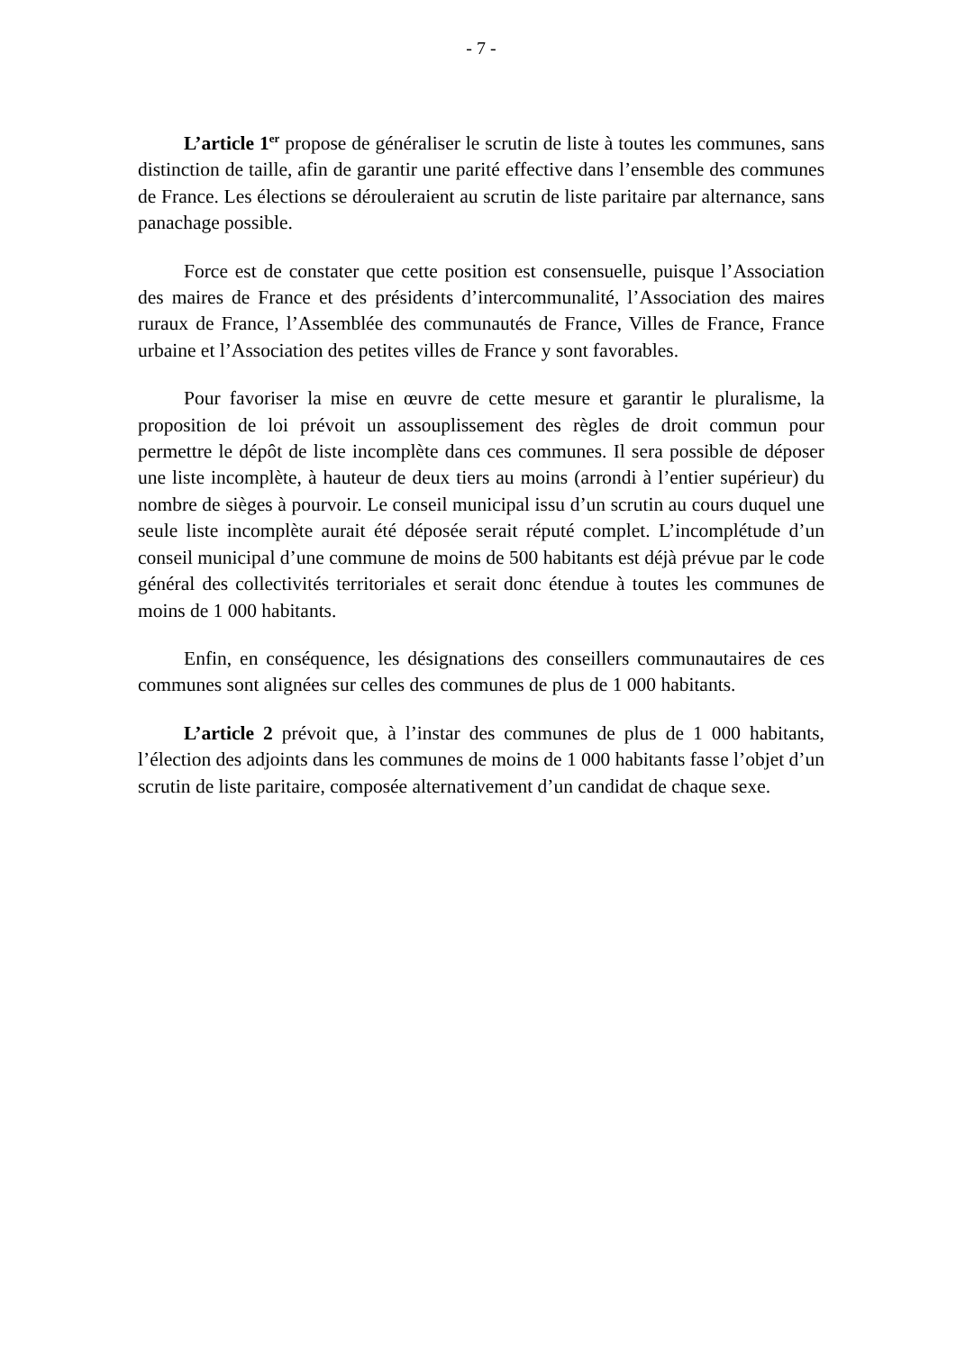- 7 -
L’article 1<sup>er</sup> propose de généraliser le scrutin de liste à toutes les communes, sans distinction de taille, afin de garantir une parité effective dans l’ensemble des communes de France. Les élections se dérouleraient au scrutin de liste paritaire par alternance, sans panachage possible.
Force est de constater que cette position est consensuelle, puisque l’Association des maires de France et des présidents d’intercommunalité, l’Association des maires ruraux de France, l’Assemblée des communautés de France, Villes de France, France urbaine et l’Association des petites villes de France y sont favorables.
Pour favoriser la mise en œuvre de cette mesure et garantir le pluralisme, la proposition de loi prévoit un assouplissement des règles de droit commun pour permettre le dépôt de liste incomplète dans ces communes. Il sera possible de déposer une liste incomplète, à hauteur de deux tiers au moins (arrondi à l’entier supérieur) du nombre de sièges à pourvoir. Le conseil municipal issu d’un scrutin au cours duquel une seule liste incomplète aurait été déposée serait réputé complet. L’incomplétude d’un conseil municipal d’une commune de moins de 500 habitants est déjà prévue par le code général des collectivités territoriales et serait donc étendue à toutes les communes de moins de 1 000 habitants.
Enfin, en conséquence, les désignations des conseillers communautaires de ces communes sont alignées sur celles des communes de plus de 1 000 habitants.
L’article 2 prévoit que, à l’instar des communes de plus de 1 000 habitants, l’élection des adjoints dans les communes de moins de 1 000 habitants fasse l’objet d’un scrutin de liste paritaire, composée alternativement d’un candidat de chaque sexe.